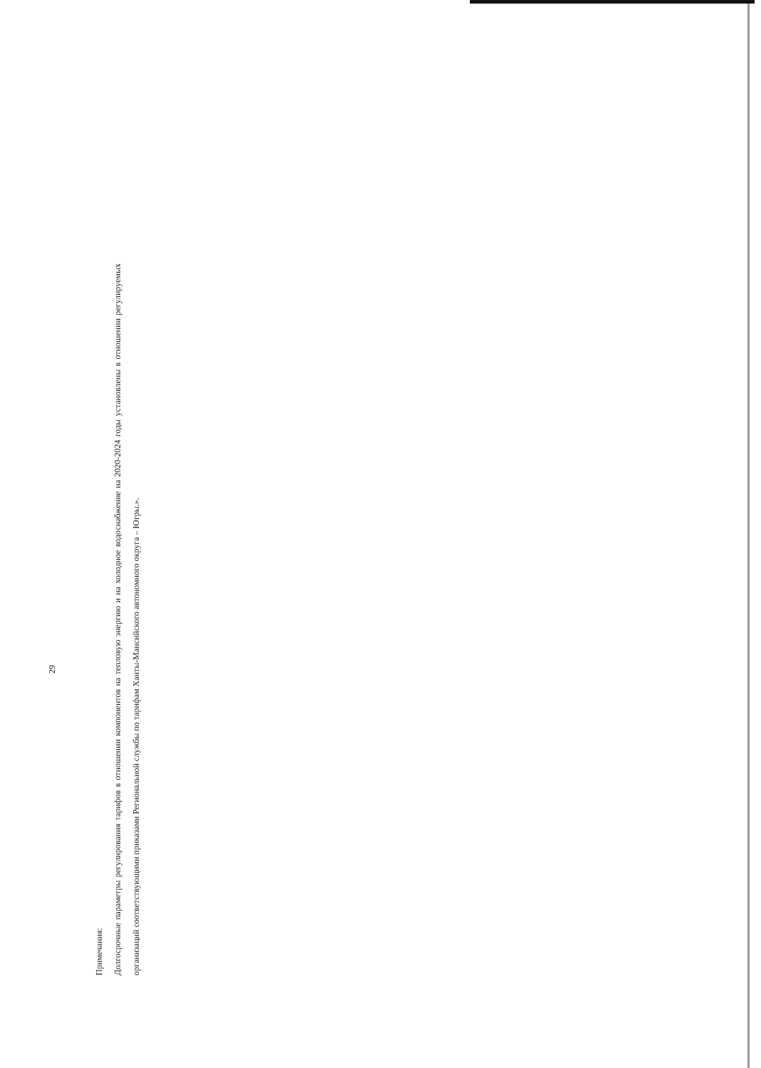29
Примечания:
Долгосрочные параметры регулирования тарифов в отношении компонентов на тепловую энергию и на холодное водоснабжение на 2020-2024 годы установлены в отношении регулируемых организаций соответствующими приказами Региональной службы по тарифам Ханты-Мансийского автономного округа – Югры.».